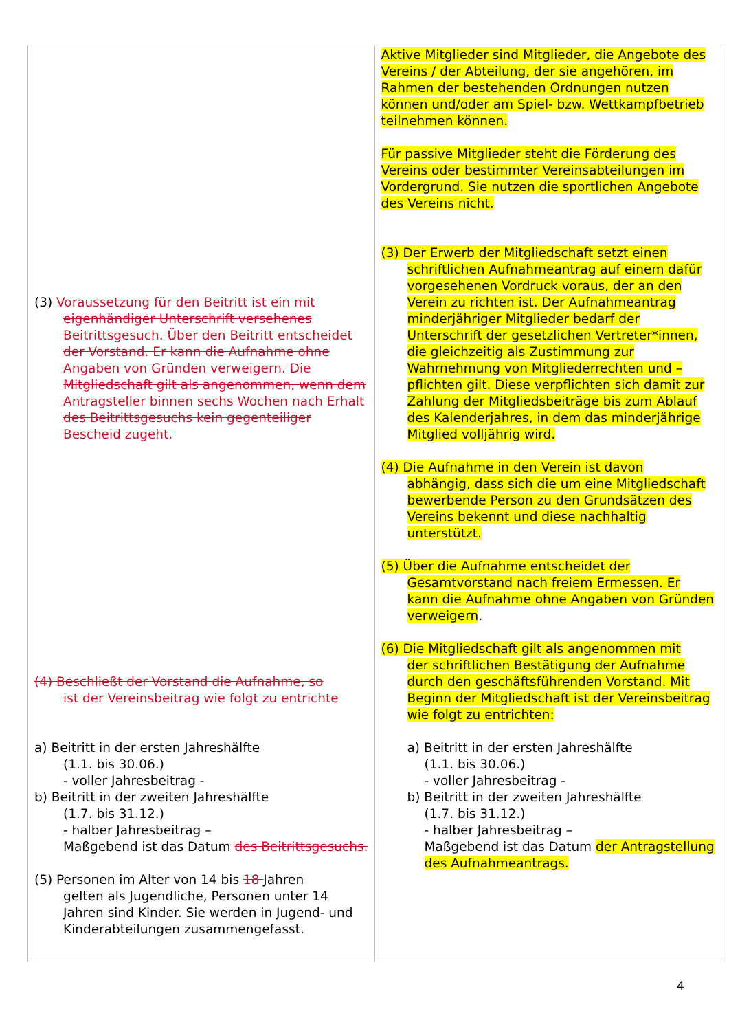| (3) Voraussetzung für den Beitritt ist ein mit eigenhändiger Unterschrift versehenes Beitrittsgesuch. Über den Beitritt entscheidet der Vorstand. Er kann die Aufnahme ohne Angaben von Gründen verweigern. Die Mitgliedschaft gilt als angenommen, wenn dem Antragsteller binnen sechs Wochen nach Erhalt des Beitrittsgesuchs kein gegenteiliger Bescheid zugeht. (4) Beschließt der Vorstand die Aufnahme, so ist der Vereinsbeitrag wie folgt zu entrichte a) Beitritt in der ersten Jahreshälfte (1.1. bis 30.06.) - voller Jahresbeitrag - b) Beitritt in der zweiten Jahreshälfte (1.7. bis 31.12.) - halber Jahresbeitrag – Maßgebend ist das Datum des Beitrittsgesuchs. (5) Personen im Alter von 14 bis 18 Jahren gelten als Jugendliche, Personen unter 14 Jahren sind Kinder. Sie werden in Jugend- und Kinderabteilungen zusammengefasst. | Aktive Mitglieder sind Mitglieder, die Angebote des Vereins / der Abteilung, der sie angehören, im Rahmen der bestehenden Ordnungen nutzen können und/oder am Spiel- bzw. Wettkampfbetrieb teilnehmen können. Für passive Mitglieder steht die Förderung des Vereins oder bestimmter Vereinsabteilungen im Vordergrund. Sie nutzen die sportlichen Angebote des Vereins nicht. (3) Der Erwerb der Mitgliedschaft setzt einen schriftlichen Aufnahmeantrag auf einem dafür vorgesehenen Vordruck voraus, der an den Verein zu richten ist. Der Aufnahmeantrag minderjähriger Mitglieder bedarf der Unterschrift der gesetzlichen Vertreter*innen, die gleichzeitig als Zustimmung zur Wahrnehmung von Mitgliederrechten und – pflichten gilt. Diese verpflichten sich damit zur Zahlung der Mitgliedsbeiträge bis zum Ablauf des Kalenderjahres, in dem das minderjährige Mitglied volljährig wird. (4) Die Aufnahme in den Verein ist davon abhängig, dass sich die um eine Mitgliedschaft bewerbende Person zu den Grundsätzen des Vereins bekennt und diese nachhaltig unterstützt. (5) Über die Aufnahme entscheidet der Gesamtvorstand nach freiem Ermessen. Er kann die Aufnahme ohne Angaben von Gründen verweigern . (6) Die Mitgliedschaft gilt als angenommen mit der schriftlichen Bestätigung der Aufnahme durch den geschäftsführenden Vorstand. Mit Beginn der Mitgliedschaft ist der Vereinsbeitrag wie folgt zu entrichten: a) Beitritt in der ersten Jahreshälfte (1.1. bis 30.06.) - voller Jahresbeitrag - b) Beitritt in der zweiten Jahreshälfte (1.7. bis 31.12.) - halber Jahresbeitrag – Maßgebend ist das Datum der Antragstellung des Aufnahmeantrags. |
4